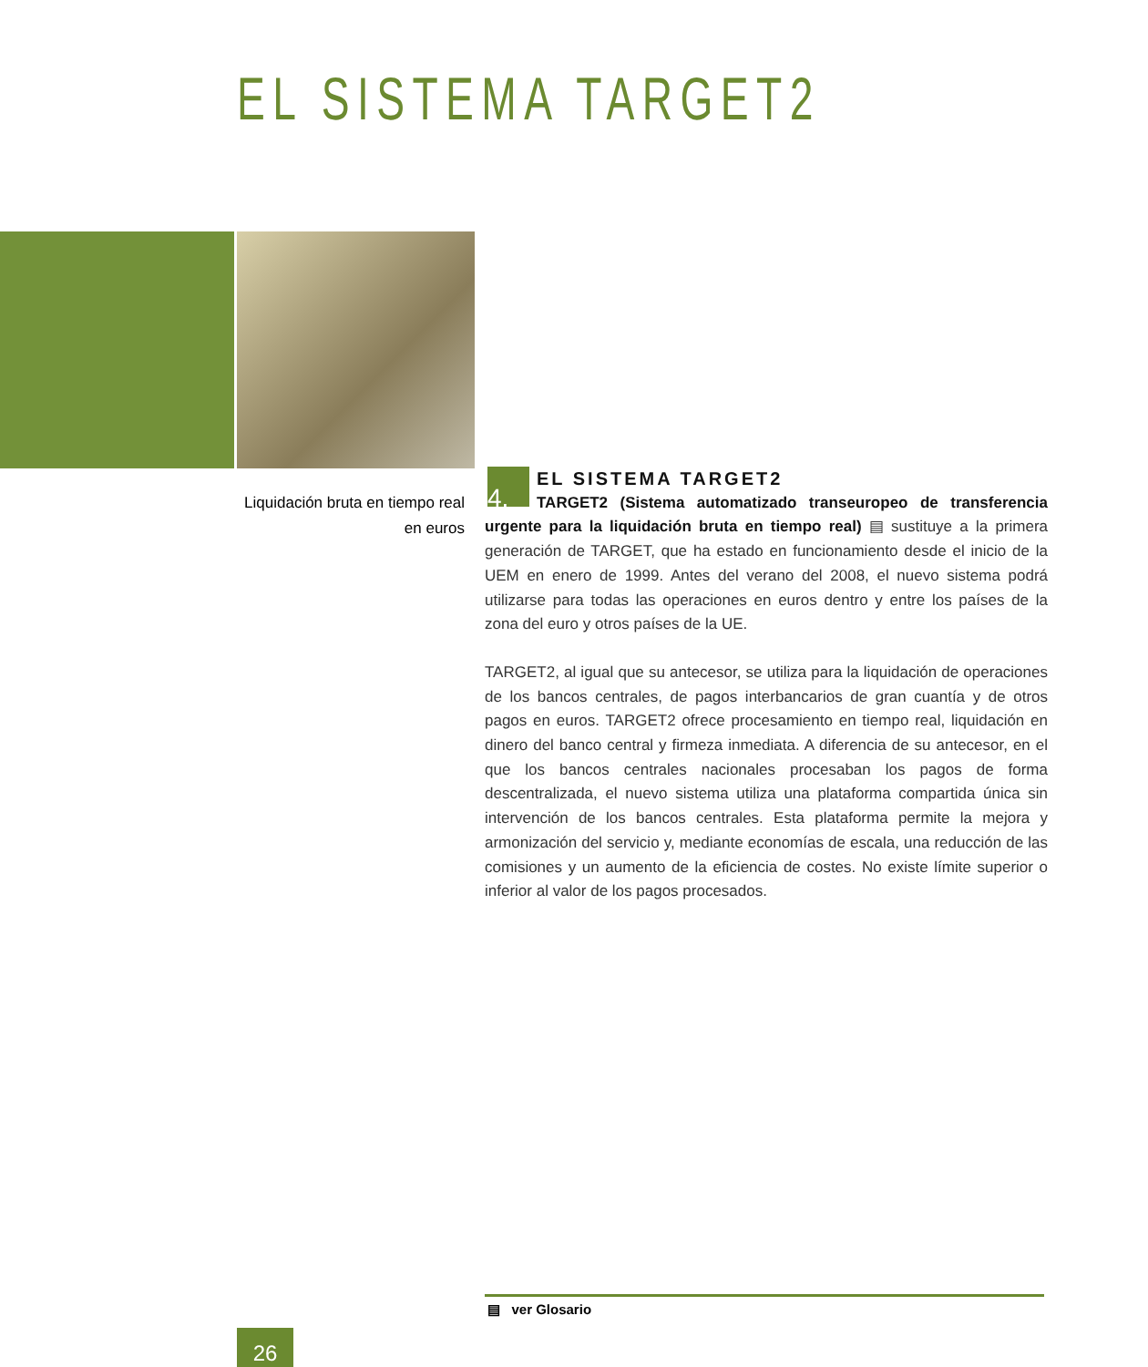EL SISTEMA TARGET2
Liquidación bruta en tiempo real en euros
4.
EL SISTEMA TARGET2
TARGET2 (Sistema automatizado transeuropeo de transferencia urgente para la liquidación bruta en tiempo real) ▤ sustituye a la primera generación de TARGET, que ha estado en funcionamiento desde el inicio de la UEM en enero de 1999. Antes del verano del 2008, el nuevo sistema podrá utilizarse para todas las operaciones en euros dentro y entre los países de la zona del euro y otros países de la UE.
TARGET2, al igual que su antecesor, se utiliza para la liquidación de operaciones de los bancos centrales, de pagos interbancarios de gran cuantía y de otros pagos en euros. TARGET2 ofrece procesamiento en tiempo real, liquidación en dinero del banco central y firmeza inmediata. A diferencia de su antecesor, en el que los bancos centrales nacionales procesaban los pagos de forma descentralizada, el nuevo sistema utiliza una plataforma compartida única sin intervención de los bancos centrales. Esta plataforma permite la mejora y armonización del servicio y, mediante economías de escala, una reducción de las comisiones y un aumento de la eficiencia de costes. No existe límite superior o inferior al valor de los pagos procesados.
▤ ver Glosario
26